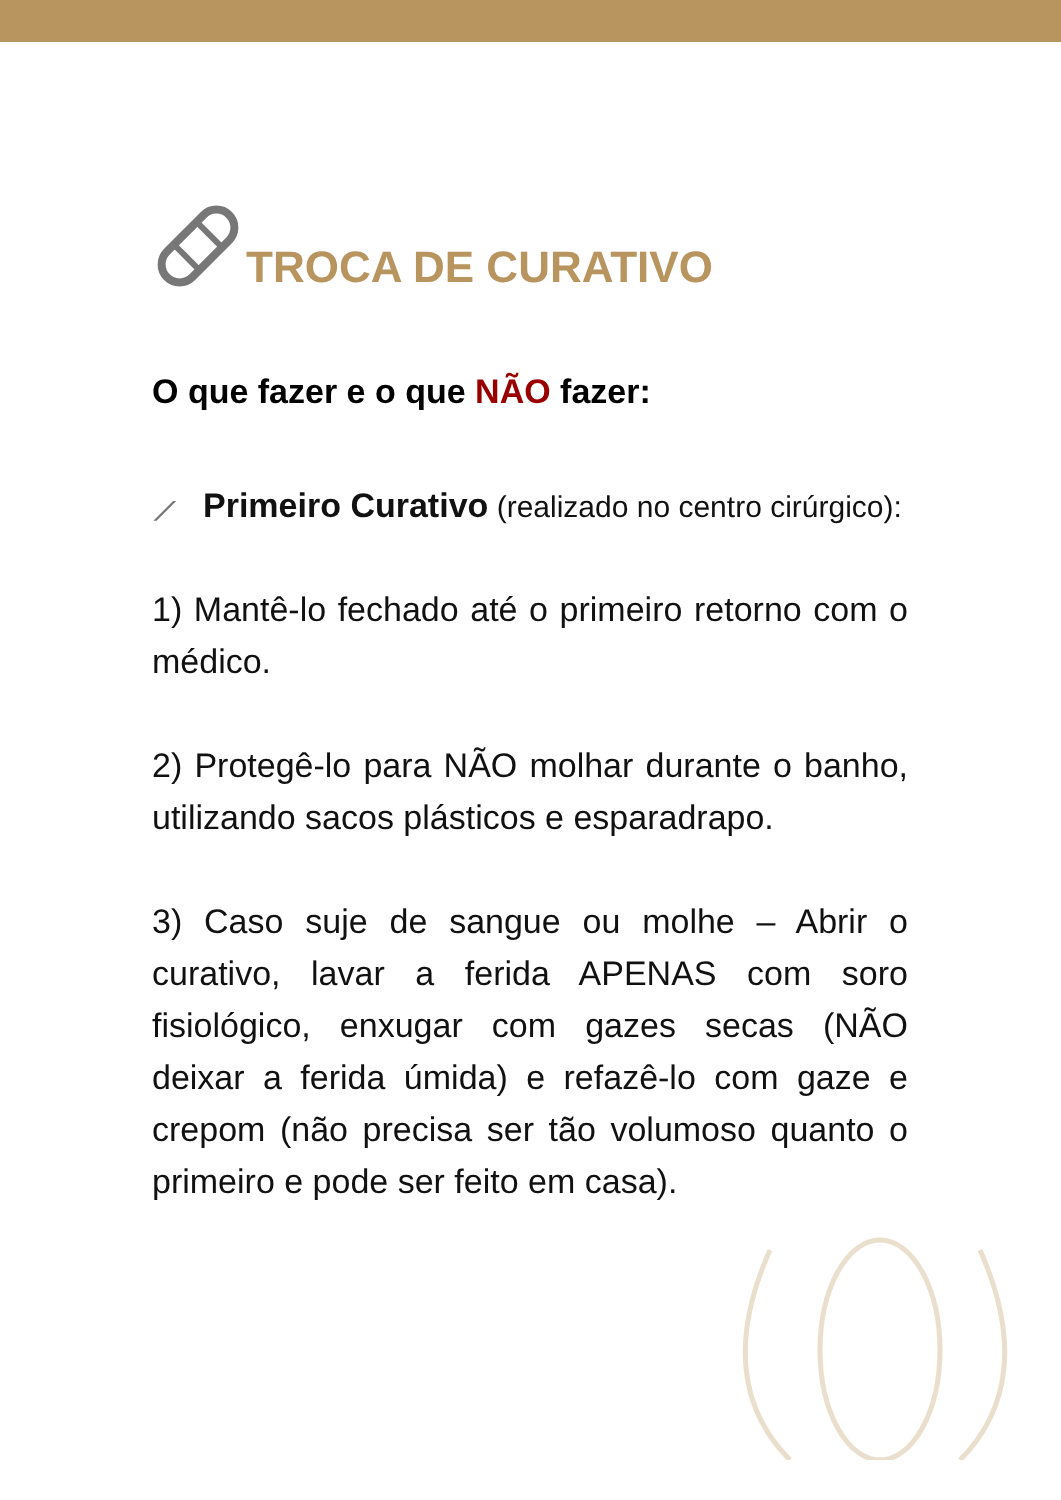TROCA DE CURATIVO
O que fazer e o que NÃO fazer:
⟋ Primeiro Curativo (realizado no centro cirúrgico):
1) Mantê-lo fechado até o primeiro retorno com o médico.
2) Protegê-lo para NÃO molhar durante o banho, utilizando sacos plásticos e esparadrapo.
3) Caso suje de sangue ou molhe – Abrir o curativo, lavar a ferida APENAS com soro fisiológico, enxugar com gazes secas (NÃO deixar a ferida úmida) e refazê-lo com gaze e crepom (não precisa ser tão volumoso quanto o primeiro e pode ser feito em casa).